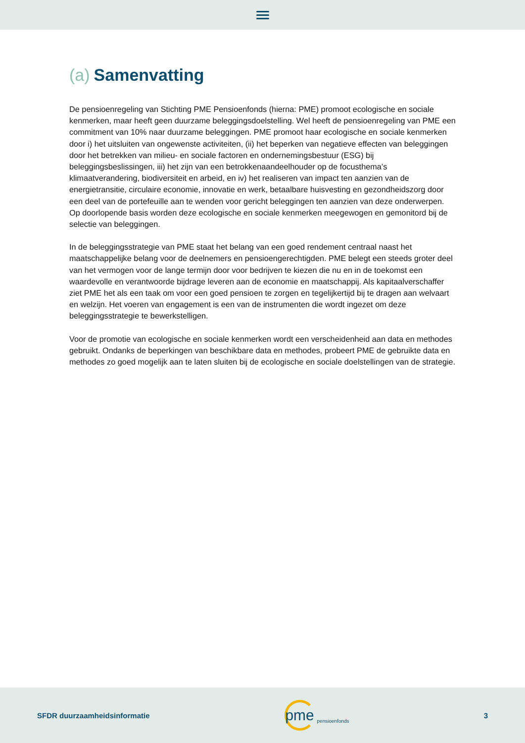(a) Samenvatting
De pensioenregeling van Stichting PME Pensioenfonds (hierna: PME) promoot ecologische en sociale kenmerken, maar heeft geen duurzame beleggingsdoelstelling. Wel heeft de pensioenregeling van PME een commitment van 10% naar duurzame beleggingen. PME promoot haar ecologische en sociale kenmerken door i) het uitsluiten van ongewenste activiteiten, (ii) het beperken van negatieve effecten van beleggingen door het betrekken van milieu- en sociale factoren en ondernemingsbestuur (ESG) bij beleggingsbeslissingen, iii) het zijn van een betrokkenaandeelhouder op de focusthema’s klimaatverandering, biodiversiteit en arbeid, en iv) het realiseren van impact ten aanzien van de energietransitie, circulaire economie, innovatie en werk, betaalbare huisvesting en gezondheidszorg door een deel van de portefeuille aan te wenden voor gericht beleggingen ten aanzien van deze onderwerpen. Op doorlopende basis worden deze ecologische en sociale kenmerken meegewogen en gemonitord bij de selectie van beleggingen.
In de beleggingsstrategie van PME staat het belang van een goed rendement centraal naast het maatschappelijke belang voor de deelnemers en pensioengerechtigden. PME belegt een steeds groter deel van het vermogen voor de lange termijn door voor bedrijven te kiezen die nu en in de toekomst een waardevolle en verantwoorde bijdrage leveren aan de economie en maatschappij. Als kapitaalverschaffer ziet PME het als een taak om voor een goed pensioen te zorgen en tegelijkertijd bij te dragen aan welvaart en welzijn. Het voeren van engagement is een van de instrumenten die wordt ingezet om deze beleggingsstrategie te bewerkstelligen.
Voor de promotie van ecologische en sociale kenmerken wordt een verscheidenheid aan data en methodes gebruikt. Ondanks de beperkingen van beschikbare data en methodes, probeert PME de gebruikte data en methodes zo goed mogelijk aan te laten sluiten bij de ecologische en sociale doelstellingen van de strategie.
SFDR duurzaamheidsinformatie
pme
pensioenfonds
3